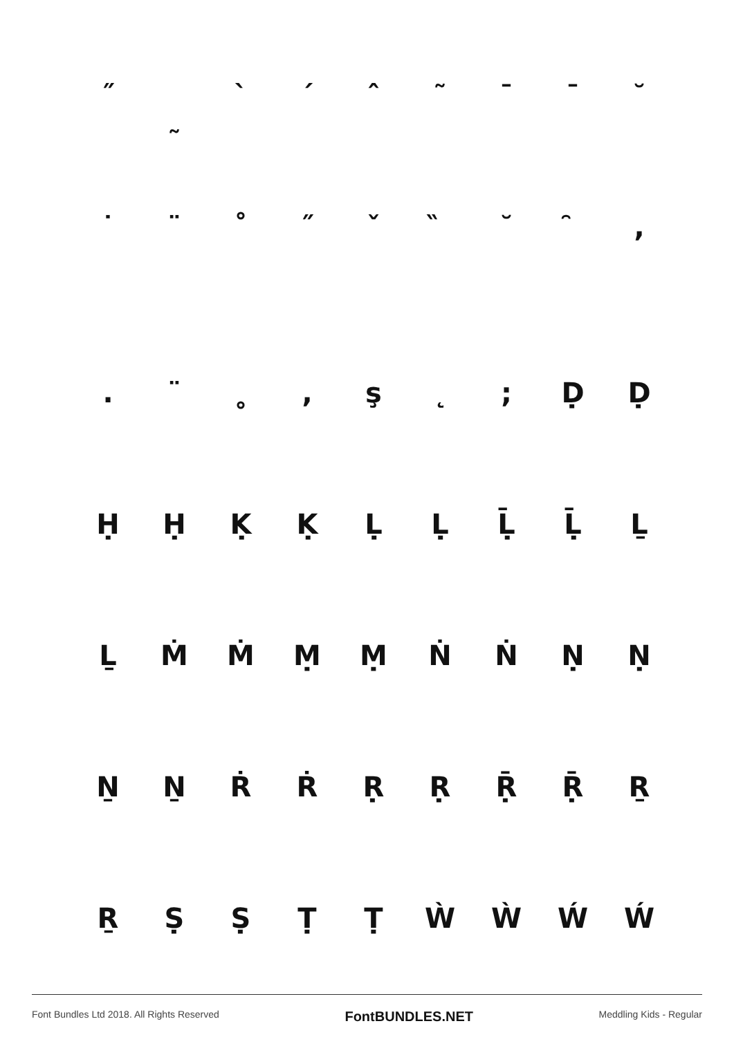˝ ˋˊˆ ˜ ˉ ¯ ˘ ˜
˙ ¨ ˚ ˝ ˇ ̏ ˘ ̑,
. ¨ ˳, ş ˛; ḌḌ
ḤḤḲḲḶḶḸḸḺ
ḺṀṀṂṂṄṄṆṆ
ṈṈṘṘṚṚṜṜṞ
ṞṢṢṬṬẀẀẂẂ
Font Bundles Ltd 2018. All Rights Reserved FontBUNDLES.NET Meddling Kids - Regular